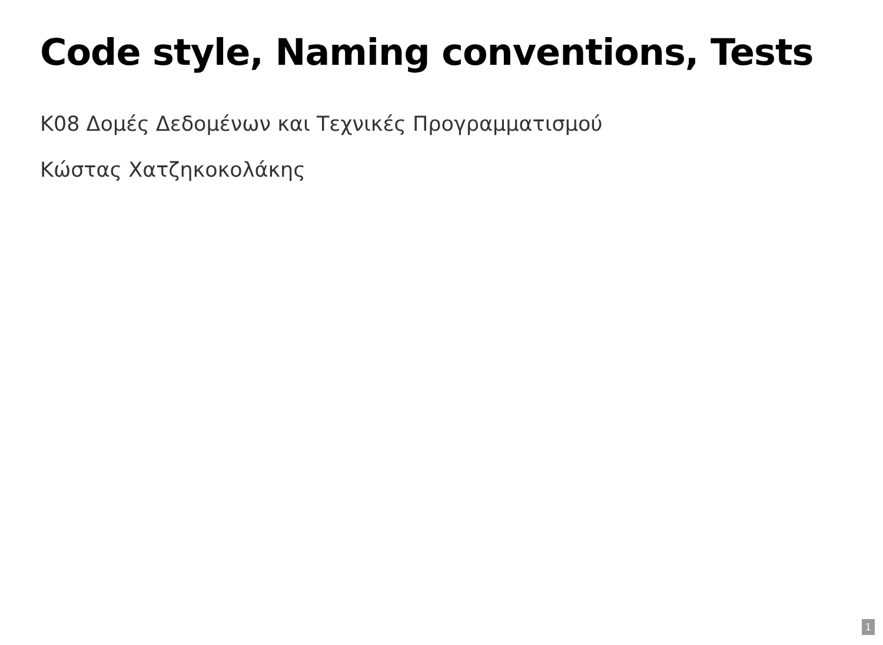Code style, Naming conventions, Tests
Κ08 Δομές Δεδομένων και Τεχνικές Προγραμματισμού
Κώστας Χατζηκοκολάκης
1